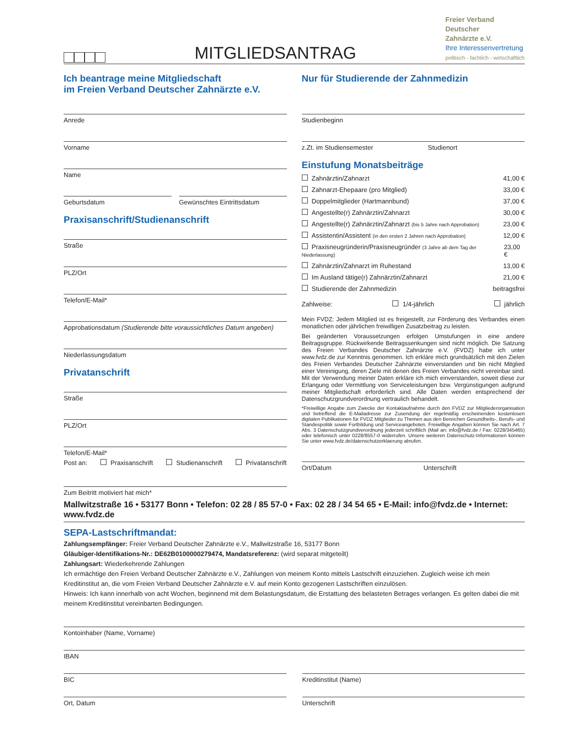MITGLIEDSANTRAG
Freier Verband
Deutscher
Zahnärzte e.V.
Ihre Interessenvertretung
politisch - fachlich - wirtschaftlich
Ich beantrage meine Mitgliedschaft
im Freien Verband Deutscher Zahnärzte e.V.
Anrede
Vorname
Name
Geburtsdatum Gewünschtes Eintrittsdatum
Praxisanschrift/Studienanschrift
Straße
PLZ/Ort
Telefon/E-Mail*
Approbationsdatum (Studierende bitte voraussichtliches Datum angeben)
Niederlassungsdatum
Privatanschrift
Straße
PLZ/Ort
Telefon/E-Mail*
Post an: Praxisanschrift Studienanschrift Privatanschrift
Zum Beitritt motiviert hat mich*
Nur für Studierende der Zahnmedizin
Studienbeginn
z.Zt. im Studiensemester Studienort
Einstufung Monatsbeiträge
Zahnärztin/Zahnarzt 41,00 €
Zahnarzt-Ehepaare (pro Mitglied) 33,00 €
Doppelmitglieder (Hartmannbund) 37,00 €
Angestellte(r) Zahnärztin/Zahnarzt 30,00 €
Angestellte(r) Zahnärztin/Zahnarzt (bis 5 Jahre nach Approbation) 23,00 €
Assistentin/Assistent (in den ersten 2 Jahren nach Approbation) 12,00 €
Praxisneugründerin/Praxisneugründer (3 Jahre ab dem Tag der Niederlassung) 23,00 €
Zahnärztin/Zahnarzt im Ruhestand 13,00 €
Im Ausland tätige(r) Zahnärztin/Zahnarzt 21,00 €
Studierende der Zahnmedizin beitragsfrei
Zahlweise: 1/4-jährlich jährlich
Mein FVDZ: Jedem Mitglied ist es freigestellt, zur Förderung des Verbandes einen monatlichen oder jährlichen freiwilligen Zusatzbeitrag zu leisten.
Bei geänderten Voraussetzungen erfolgen Umstufungen in eine andere Beitragsgruppe. Rückwirkende Beitragssenkungen sind nicht möglich. Die Satzung des Freien Verbandes Deutscher Zahnärzte e.V. (FVDZ) habe ich unter www.fvdz.de zur Kenntnis genommen. Ich erkläre mich grundsätzlich mit den Zielen des Freien Verbandes Deutscher Zahnärzte einverstanden und bin nicht Mitglied einer Vereinigung, deren Ziele mit denen des Freien Verbandes nicht vereinbar sind. Mit der Verwendung meiner Daten erkläre ich mich einverstanden, soweit diese zur Erlangung oder Vermittlung von Serviceleistungen bzw. Vergünstigungen aufgrund meiner Mitgliedschaft erforderlich sind. Alle Daten werden entsprechend der Datenschutzgrundverordnung vertraulich behandelt.
*Freiwillige Angabe zum Zwecke der Kontaktaufnahme durch den FVDZ zur Mitgliederorganisation und betreffend die E-Mailadresse zur Zusendung der regelmäßig erscheinenden kostenlosen digitalen Publikationen für FVDZ Mitglieder zu Themen aus den Bereichen Gesundheits-, Berufs- und Standespolitik sowie Fortbildung und Serviceangeboten. Freiwillige Angaben können Sie nach Art. 7 Abs. 3 Datenschutzgrundverordnung jederzeit schriftlich (Mail an: info@fvdz.de / Fax: 0228/345465) oder telefonisch unter 0228/8557-0 widerrufen. Unsere weiteren Datenschutz-Informationen können Sie unter www.fvdz.de/datenschutzerklaerung abrufen.
Ort/Datum Unterschrift
Mallwitzstraße 16 • 53177 Bonn • Telefon: 02 28 / 85 57-0 • Fax: 02 28 / 34 54 65 • E-Mail: info@fvdz.de • Internet: www.fvdz.de
SEPA-Lastschriftmandat:
Zahlungsempfänger: Freier Verband Deutscher Zahnärzte e.V., Mallwitzstraße 16, 53177 Bonn
Gläubiger-Identifikations-Nr.: DE62B0100000279474, Mandatsreferenz: (wird separat mitgeteilt)
Zahlungsart: Wiederkehrende Zahlungen
Ich ermächtige den Freien Verband Deutscher Zahnärzte e.V., Zahlungen von meinem Konto mittels Lastschrift einzuziehen. Zugleich weise ich mein Kreditinstitut an, die vom Freien Verband Deutscher Zahnärzte e.V. auf mein Konto gezogenen Lastschriften einzulösen.
Hinweis: Ich kann innerhalb von acht Wochen, beginnend mit dem Belastungsdatum, die Erstattung des belasteten Betrages verlangen. Es gelten dabei die mit meinem Kreditinstitut vereinbarten Bedingungen.
Kontoinhaber (Name, Vorname)
IBAN
BIC Kreditinstitut (Name)
Ort, Datum Unterschrift